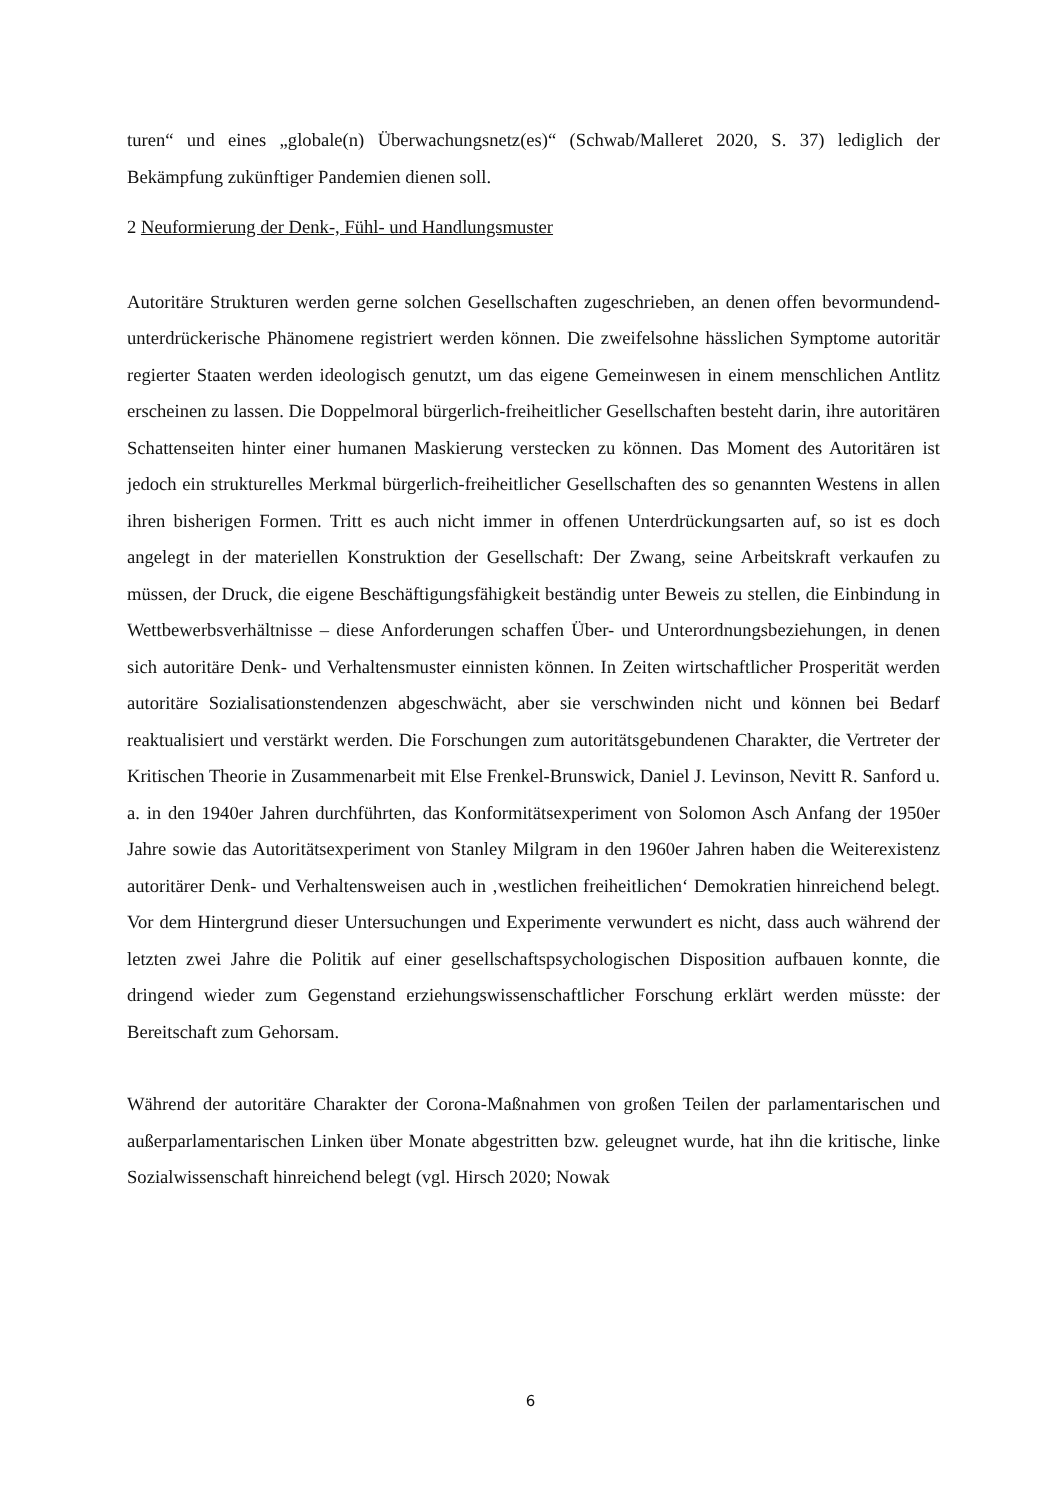turen“ und eines „globale(n) Überwachungsnetz(es)“ (Schwab/Malleret 2020, S. 37) lediglich der Bekämpfung zukünftiger Pandemien dienen soll.
2 Neuformierung der Denk-, Fühl- und Handlungsmuster
Autoritäre Strukturen werden gerne solchen Gesellschaften zugeschrieben, an denen offen bevormundend-unterdrückerische Phänomene registriert werden können. Die zweifelsohne hässlichen Symptome autoritär regierter Staaten werden ideologisch genutzt, um das eigene Gemeinwesen in einem menschlichen Antlitz erscheinen zu lassen. Die Doppelmoral bürgerlich-freiheitlicher Gesellschaften besteht darin, ihre autoritären Schattenseiten hinter einer humanen Maskierung verstecken zu können. Das Moment des Autoritären ist jedoch ein strukturelles Merkmal bürgerlich-freiheitlicher Gesellschaften des so genannten Westens in allen ihren bisherigen Formen. Tritt es auch nicht immer in offenen Unterdrückungsarten auf, so ist es doch angelegt in der materiellen Konstruktion der Gesellschaft: Der Zwang, seine Arbeitskraft verkaufen zu müssen, der Druck, die eigene Beschäftigungsfähigkeit beständig unter Beweis zu stellen, die Einbindung in Wettbewerbsverhältnisse – diese Anforderungen schaffen Über- und Unterordnungsbeziehungen, in denen sich autoritäre Denk- und Verhaltensmuster einnisten können. In Zeiten wirtschaftlicher Prosperität werden autoritäre Sozialisationstendenzen abgeschwächt, aber sie verschwinden nicht und können bei Bedarf reaktualisiert und verstärkt werden. Die Forschungen zum autoritätsgebundenen Charakter, die Vertreter der Kritischen Theorie in Zusammenarbeit mit Else Frenkel-Brunswick, Daniel J. Levinson, Nevitt R. Sanford u. a. in den 1940er Jahren durchführten, das Konformitätsexperiment von Solomon Asch Anfang der 1950er Jahre sowie das Autoritätsexperiment von Stanley Milgram in den 1960er Jahren haben die Weiterexistenz autoritärer Denk- und Verhaltensweisen auch in ‚westlichen freiheitlichen‘ Demokratien hinreichend belegt. Vor dem Hintergrund dieser Untersuchungen und Experimente verwundert es nicht, dass auch während der letzten zwei Jahre die Politik auf einer gesellschaftspsychologischen Disposition aufbauen konnte, die dringend wieder zum Gegenstand erziehungswissenschaftlicher Forschung erklärt werden müsste: der Bereitschaft zum Gehorsam.
Während der autoritäre Charakter der Corona-Maßnahmen von großen Teilen der parlamentarischen und außerparlamentarischen Linken über Monate abgestritten bzw. geleugnet wurde, hat ihn die kritische, linke Sozialwissenschaft hinreichend belegt (vgl. Hirsch 2020; Nowak
6